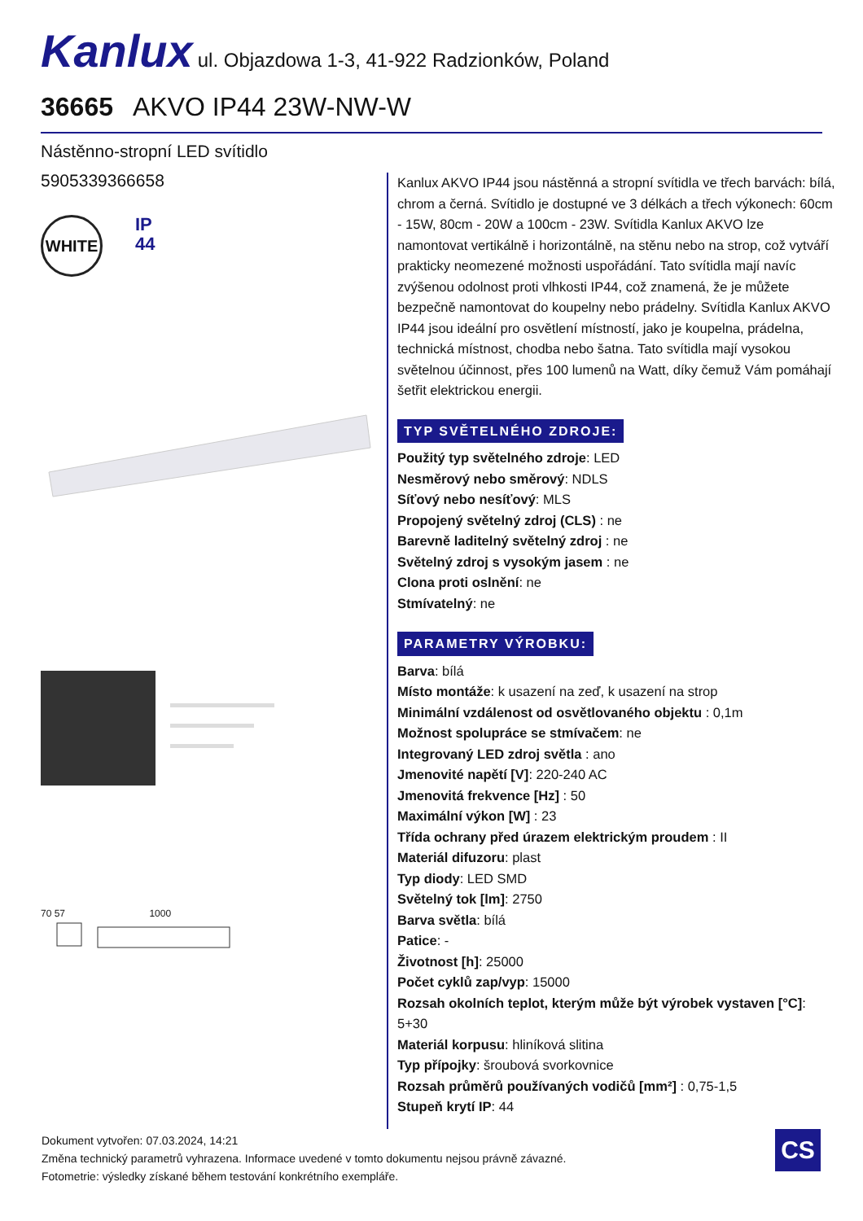Kanlux ul. Objazdowa 1-3, 41-922 Radzionków, Poland
36665 AKVO IP44 23W-NW-W
Nástěnno-stropní LED svítidlo
5905339366658
WHITE
IP
44
70 57 1000
Kanlux AKVO IP44 jsou nástěnná a stropní svítidla ve třech barvách: bílá, chrom a černá. Svítidlo je dostupné ve 3 délkách a třech výkonech: 60cm - 15W, 80cm - 20W a 100cm - 23W. Svítidla Kanlux AKVO lze namontovat vertikálně i horizontálně, na stěnu nebo na strop, což vytváří prakticky neomezené možnosti uspořádání. Tato svítidla mají navíc zvýšenou odolnost proti vlhkosti IP44, což znamená, že je můžete bezpečně namontovat do koupelny nebo prádelny. Svítidla Kanlux AKVO IP44 jsou ideální pro osvětlení místností, jako je koupelna, prádelna, technická místnost, chodba nebo šatna. Tato svítidla mají vysokou světelnou účinnost, přes 100 lumenů na Watt, díky čemuž Vám pomáhají šetřit elektrickou energii.
TYP SVĚTELNÉHO ZDROJE:
Použitý typ světelného zdroje: LED
Nesměrový nebo směrový: NDLS
Síťový nebo nesíťový: MLS
Propojený světelný zdroj (CLS) : ne
Barevně laditelný světelný zdroj : ne
Světelný zdroj s vysokým jasem : ne
Clona proti oslnění: ne
Stmívatelný: ne
PARAMETRY VÝROBKU:
Barva: bílá
Místo montáže: k usazení na zeď, k usazení na strop
Minimální vzdálenost od osvětlovaného objektu : 0,1m
Možnost spolupráce se stmívačem: ne
Integrovaný LED zdroj světla : ano
Jmenovité napětí [V]: 220-240 AC
Jmenovitá frekvence [Hz] : 50
Maximální výkon [W] : 23
Třída ochrany před úrazem elektrickým proudem : II
Materiál difuzoru: plast
Typ diody: LED SMD
Světelný tok [lm]: 2750
Barva světla: bílá
Patice: -
Životnost [h]: 25000
Počet cyklů zap/vyp: 15000
Rozsah okolních teplot, kterým může být výrobek vystaven [°C]: 5+30
Materiál korpusu: hliníková slitina
Typ přípojky: šroubová svorkovnice
Rozsah průměrů používaných vodičů [mm²] : 0,75-1,5
Stupeň krytí IP: 44
Dokument vytvořen: 07.03.2024, 14:21
Změna technický parametrů vyhrazena. Informace uvedené v tomto dokumentu nejsou právně závazné.
Fotometrie: výsledky získané během testování konkrétního exempláře.
CS